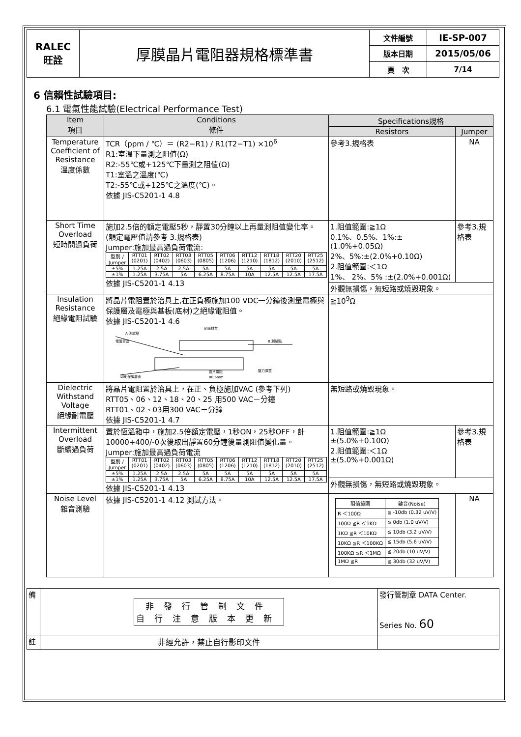| RALEC 旺詮 | 厚膜晶片電阻器規格標準書 | 文件編號 | IE-SP-007 |
| | | 版本日期 | 2015/05/06 |
| | | 頁 次 | 7/14 |
6 信賴性試驗項目:
6.1 電氣性能試驗(Electrical Performance Test)
| Item 項目 | Conditions 條件 | Specifications規格 | |
| --- | --- | --- | --- |
| | | Resistors | Jumper |
| Temperature Coefficient of Resistance 溫度係數 | TCR（ppm / ℃）＝ (R2−R1) / R1(T2−T1) ×10<sup>6</sup> R1:室溫下量測之阻值(Ω) R2:-55℃或+125℃下量測之阻值(Ω) T1:室溫之溫度(℃) T2:-55℃或+125℃之溫度(℃)。 依據 JIS-C5201-1 4.8 | 參考3.規格表 | NA |
| Short Time Overload 短時間過負荷 | 施加2.5倍的額定電壓5秒，靜置30分鐘以上再量測阻值變化率。 (額定電壓值請參考 3.規格表) Jumper:施加最高過負荷電流: / 型別 / Jumper / RTT01 (0201) / RTT02 (0402) / RTT03 (0603) / RTT05 (0805) / RTT06 (1206) / RTT12 (1210) / RTT18 (1812) / RTT20 (2010) / RTT25 (2512) / / ±5% / 1.25A / 2.5A / 2.5A / 5A / 5A / 5A / 5A / 5A / 5A / / ±1% / 1.25A / 3.75A / 5A / 6.25A / 8.75A / 10A / 12.5A / 12.5A / 17.5A / 依據 JIS-C5201-1 4.13 | 1.阻值範圍:≧1Ω 0.1%、0.5%、1%:±(1.0%+0.05Ω) 2%、5%:±(2.0%+0.10Ω) 2.阻值範圍:＜1Ω 1%、 2%、5% :±(2.0%+0.001Ω) | 參考3.規格表 |
| | | 外觀無損傷，無短路或燒毀現象。 | |
| Insulation Resistance 絕緣電阻試驗 | 將晶片電阻置於治具上,在正負極施加100 VDC一分鐘後測量電極與保護層及電極與基板(底材)之絕緣電阻值。 依據 JIS-C5201-1 4.6 A 測試點 電阻背面 絕緣材質 B 測試點 印刷保護層面 晶片電阻 R0.6mm 壓力彈簧 | ≧10<sup>9</sup>Ω | |
| Dielectric Withstand Voltage 絕緣耐電壓 | 將晶片電阻置於治具上，在正、負極施加VAC (參考下列) RTT05、06、12、18、20、25 用500 VAC－分鐘 RTT01、02、03用300 VAC－分鐘 依據 JIS-C5201-1 4.7 | 無短路或燒毀現象。 | |
| Intermittent Overload 斷續過負荷 | 置於恆溫箱中，施加2.5倍額定電壓，1秒ON，25秒OFF，計10000+400/-0次後取出靜置60分鐘後量測阻值變化量。 Jumper:施加最高過負荷電流 / 型別 / Jumper / RTT01 (0201) / RTT02 (0402) / RTT03 (0603) / RTT05 (0805) / RTT06 (1206) / RTT12 (1210) / RTT18 (1812) / RTT20 (2010) / RTT25 (2512) / / ±5% / 1.25A / 2.5A / 2.5A / 5A / 5A / 5A / 5A / 5A / 5A / / ±1% / 1.25A / 3.75A / 5A / 6.25A / 8.75A / 10A / 12.5A / 12.5A / 17.5A / 依據 JIS-C5201-1 4.13 | 1.阻值範圍:≧1Ω ±(5.0%+0.10Ω) 2.阻值範圍:＜1Ω ±(5.0%+0.001Ω) | 參考3.規格表 |
| | | 外觀無損傷，無短路或燒毀現象。 | |
| Noise Level 雜音測驗 | 依據 JIS-C5201-1 4.12 測試方法。 | / 阻值範圍 / 雜音(Noise) / / R ＜100Ω / ≦ -10db (0.32 uV/V) / / 100Ω ≦R ＜1KΩ / ≦ 0db (1.0 uV/V) / / 1KΩ ≦R ＜10KΩ / ≦ 10db (3.2 uV/V) / / 10KΩ ≦R ＜100KΩ / ≦ 15db (5.6 uV/V) / / 100KΩ ≦R ＜1MΩ / ≦ 20db (10 uV/V) / / 1MΩ ≦R / ≦ 30db (32 uV/V) / | NA |
| 備 | 非發行管制文件 自行注意版本更新 | 發行管制章 DATA Center. Series No. 60 |
| 註 | 非經允許，禁止自行影印文件 | |